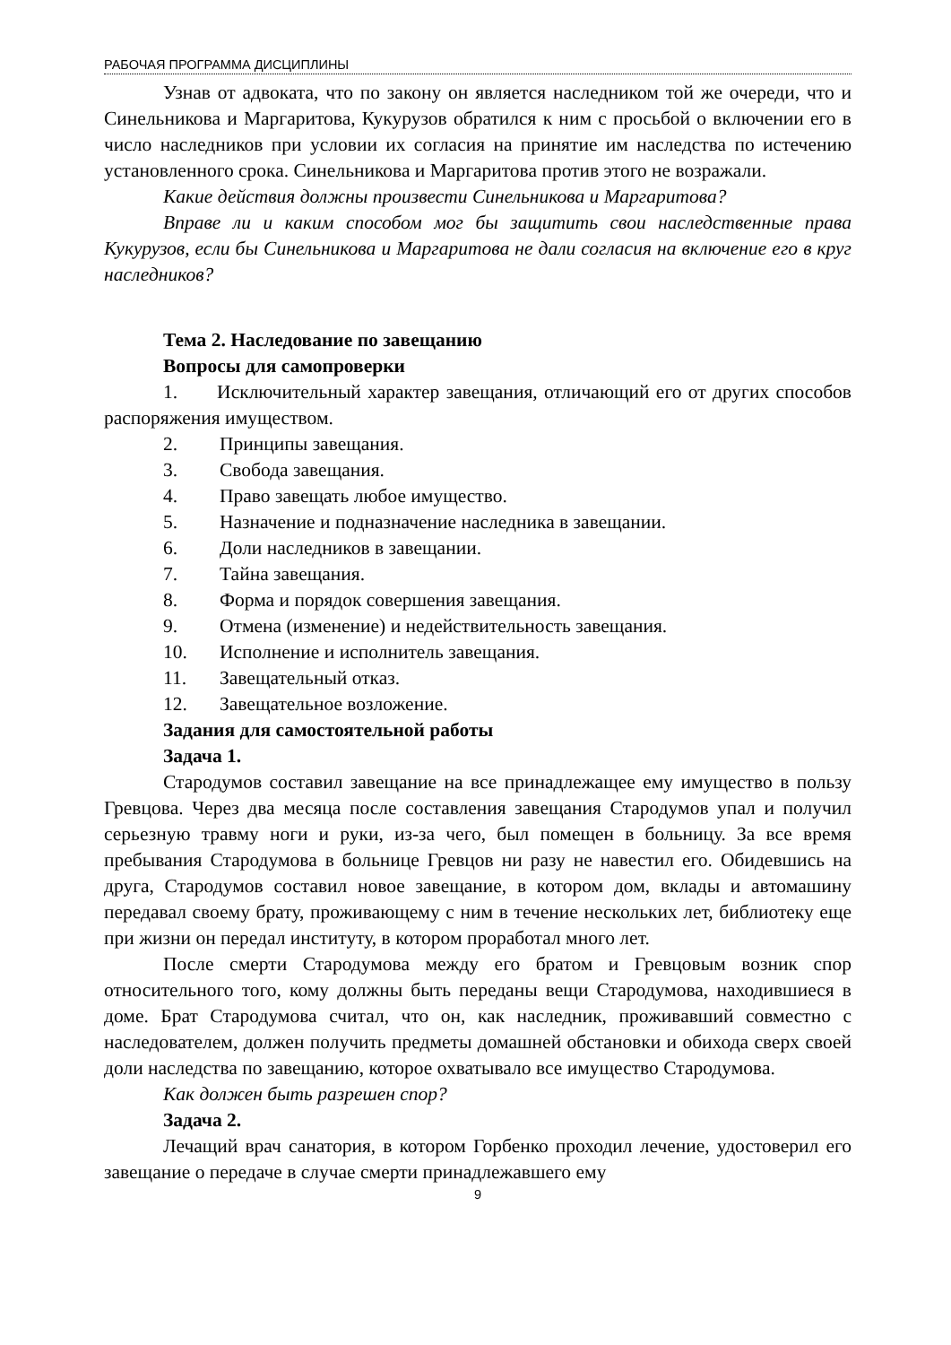РАБОЧАЯ ПРОГРАММА ДИСЦИПЛИНЫ
Узнав от адвоката, что по закону он является наследником той же очереди, что и Синельникова и Маргаритова, Кукурузов обратился к ним с просьбой о включении его в число наследников при условии их согласия на принятие им наследства по истечению установленного срока. Синельникова и Маргаритова против этого не возражали.
Какие действия должны произвести Синельникова и Маргаритова?
Вправе ли и каким способом мог бы защитить свои наследственные права Кукурузов, если бы Синельникова и Маргаритова не дали согласия на включение его в круг наследников?
Тема 2. Наследование по завещанию
Вопросы для самопроверки
1. Исключительный характер завещания, отличающий его от других способов распоряжения имуществом.
2. Принципы завещания.
3. Свобода завещания.
4. Право завещать любое имущество.
5. Назначение и подназначение наследника в завещании.
6. Доли наследников в завещании.
7. Тайна завещания.
8. Форма и порядок совершения завещания.
9. Отмена (изменение) и недействительность завещания.
10. Исполнение и исполнитель завещания.
11. Завещательный отказ.
12. Завещательное возложение.
Задания для самостоятельной работы
Задача 1.
Стародумов составил завещание на все принадлежащее ему имущество в пользу Гревцова. Через два месяца после составления завещания Стародумов упал и получил серьезную травму ноги и руки, из-за чего, был помещен в больницу. За все время пребывания Стародумова в больнице Гревцов ни разу не навестил его. Обидевшись на друга, Стародумов составил новое завещание, в котором дом, вклады и автомашину передавал своему брату, проживающему с ним в течение нескольких лет, библиотеку еще при жизни он передал институту, в котором проработал много лет.
После смерти Стародумова между его братом и Гревцовым возник спор относительного того, кому должны быть переданы вещи Стародумова, находившиеся в доме. Брат Стародумова считал, что он, как наследник, проживавший совместно с наследователем, должен получить предметы домашней обстановки и обихода сверх своей доли наследства по завещанию, которое охватывало все имущество Стародумова.
Как должен быть разрешен спор?
Задача 2.
Лечащий врач санатория, в котором Горбенко проходил лечение, удостоверил его завещание о передаче в случае смерти принадлежавшего ему
9